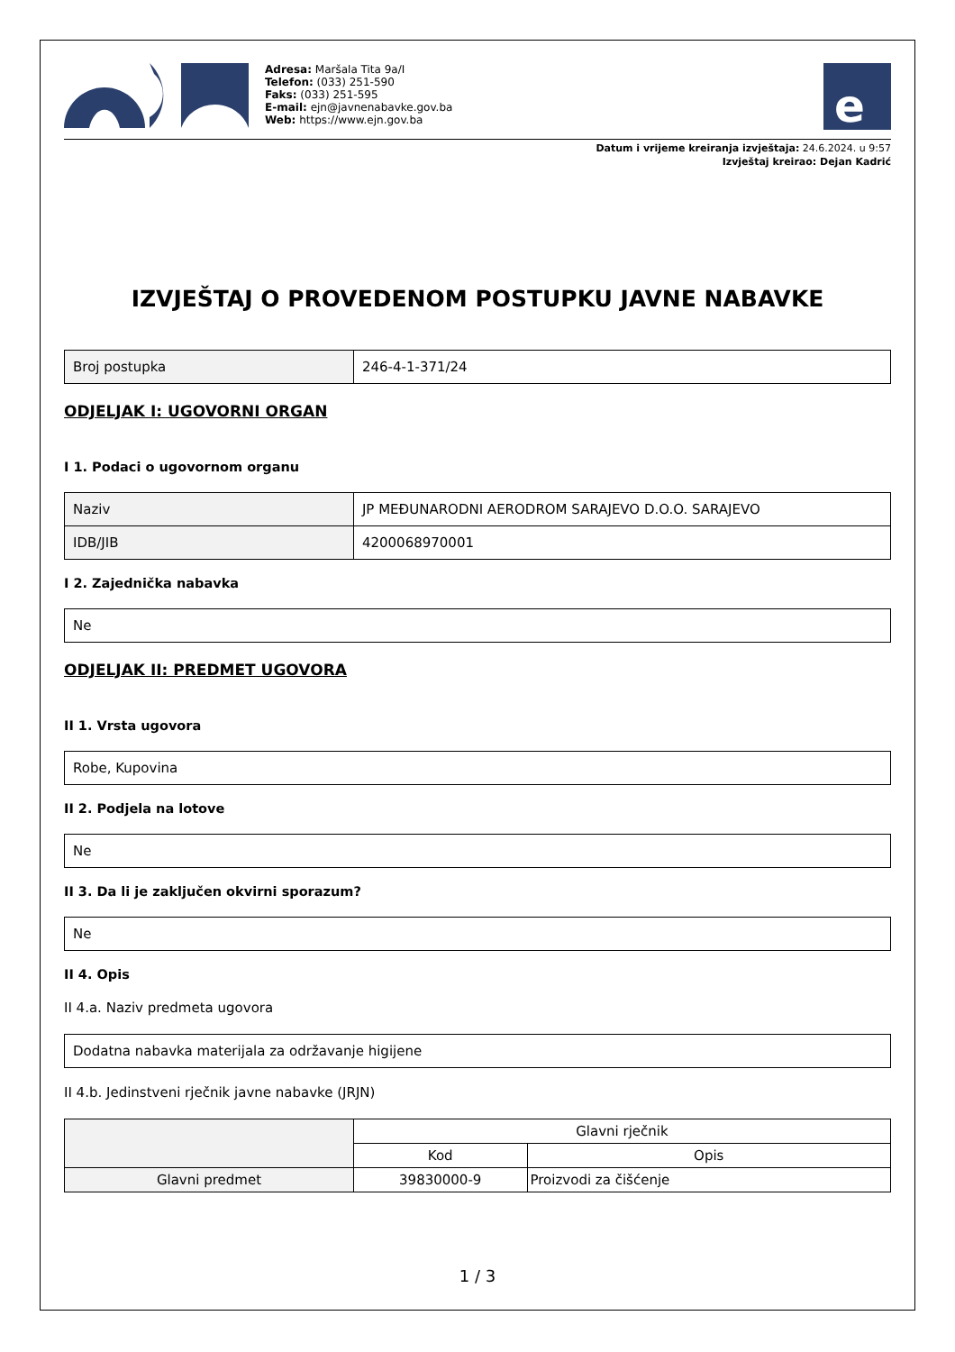Adresa: Maršala Tita 9a/I
Telefon: (033) 251-590
Faks: (033) 251-595
E-mail: ejn@javnenabavke.gov.ba
Web: https://www.ejn.gov.ba
e
Datum i vrijeme kreiranja izvještaja: 24.6.2024. u 9:57
Izvještaj kreirao: Dejan Kadrić
IZVJEŠTAJ O PROVEDENOM POSTUPKU JAVNE NABAVKE
| Broj postupka | 246-4-1-371/24 |
ODJELJAK I: UGOVORNI ORGAN
I 1. Podaci o ugovornom organu
| Naziv | JP MEĐUNARODNI AERODROM SARAJEVO D.O.O. SARAJEVO |
| IDB/JIB | 4200068970001 |
I 2. Zajednička nabavka
| Ne |
ODJELJAK II: PREDMET UGOVORA
II 1. Vrsta ugovora
| Robe, Kupovina |
II 2. Podjela na lotove
| Ne |
II 3. Da li je zaključen okvirni sporazum?
| Ne |
II 4. Opis
II 4.a. Naziv predmeta ugovora
| Dodatna nabavka materijala za održavanje higijene |
II 4.b. Jedinstveni rječnik javne nabavke (JRJN)
| | Glavni rječnik | |
| --- | --- | --- |
| | Kod | Opis |
| Glavni predmet | 39830000-9 | Proizvodi za čišćenje |
1 / 3